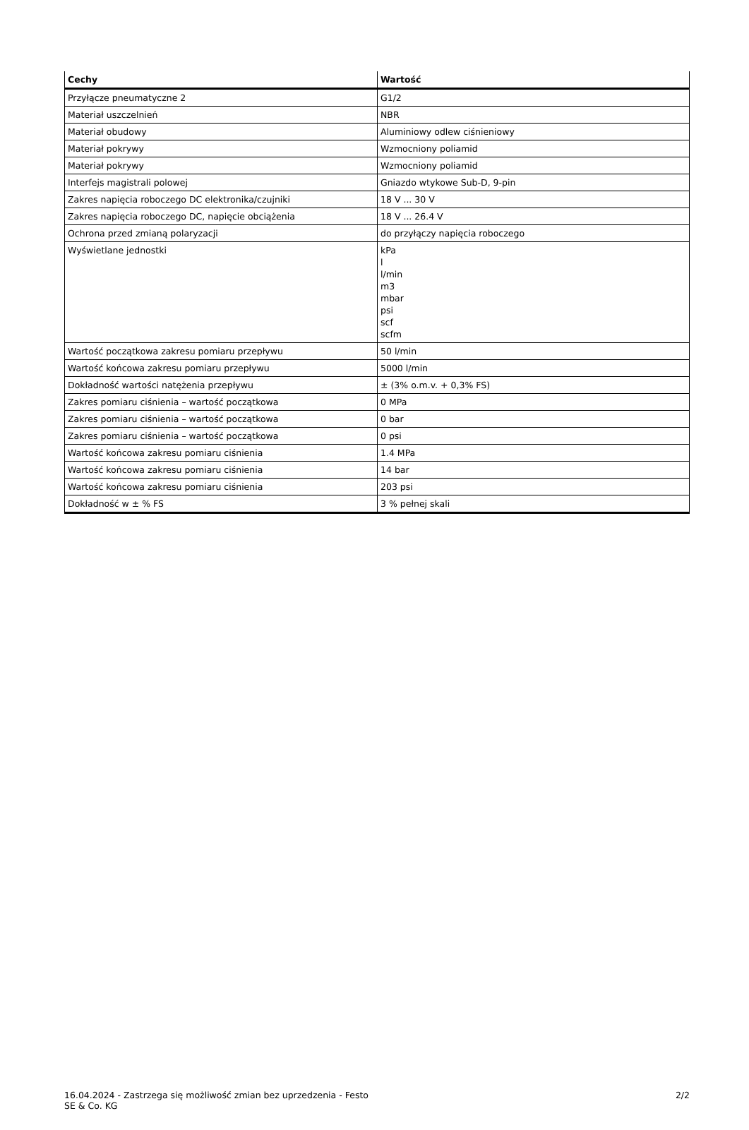| Cechy | Wartość |
| --- | --- |
| Przyłącze pneumatyczne 2 | G1/2 |
| Materiał uszczelnień | NBR |
| Materiał obudowy | Aluminiowy odlew ciśnieniowy |
| Materiał pokrywy | Wzmocniony poliamid |
| Materiał pokrywy | Wzmocniony poliamid |
| Interfejs magistrali polowej | Gniazdo wtykowe Sub-D, 9-pin |
| Zakres napięcia roboczego DC elektronika/czujniki | 18 V ... 30 V |
| Zakres napięcia roboczego DC, napięcie obciążenia | 18 V ... 26.4 V |
| Ochrona przed zmianą polaryzacji | do przyłączy napięcia roboczego |
| Wyświetlane jednostki | kPa l l/min m3 mbar psi scf scfm |
| Wartość początkowa zakresu pomiaru przepływu | 50 l/min |
| Wartość końcowa zakresu pomiaru przepływu | 5000 l/min |
| Dokładność wartości natężenia przepływu | ± (3% o.m.v. + 0,3% FS) |
| Zakres pomiaru ciśnienia – wartość początkowa | 0 MPa |
| Zakres pomiaru ciśnienia – wartość początkowa | 0 bar |
| Zakres pomiaru ciśnienia – wartość początkowa | 0 psi |
| Wartość końcowa zakresu pomiaru ciśnienia | 1.4 MPa |
| Wartość końcowa zakresu pomiaru ciśnienia | 14 bar |
| Wartość końcowa zakresu pomiaru ciśnienia | 203 psi |
| Dokładność w ± % FS | 3 % pełnej skali |
16.04.2024 - Zastrzega się możliwość zmian bez uprzedzenia - Festo SE & Co. KG
2/2